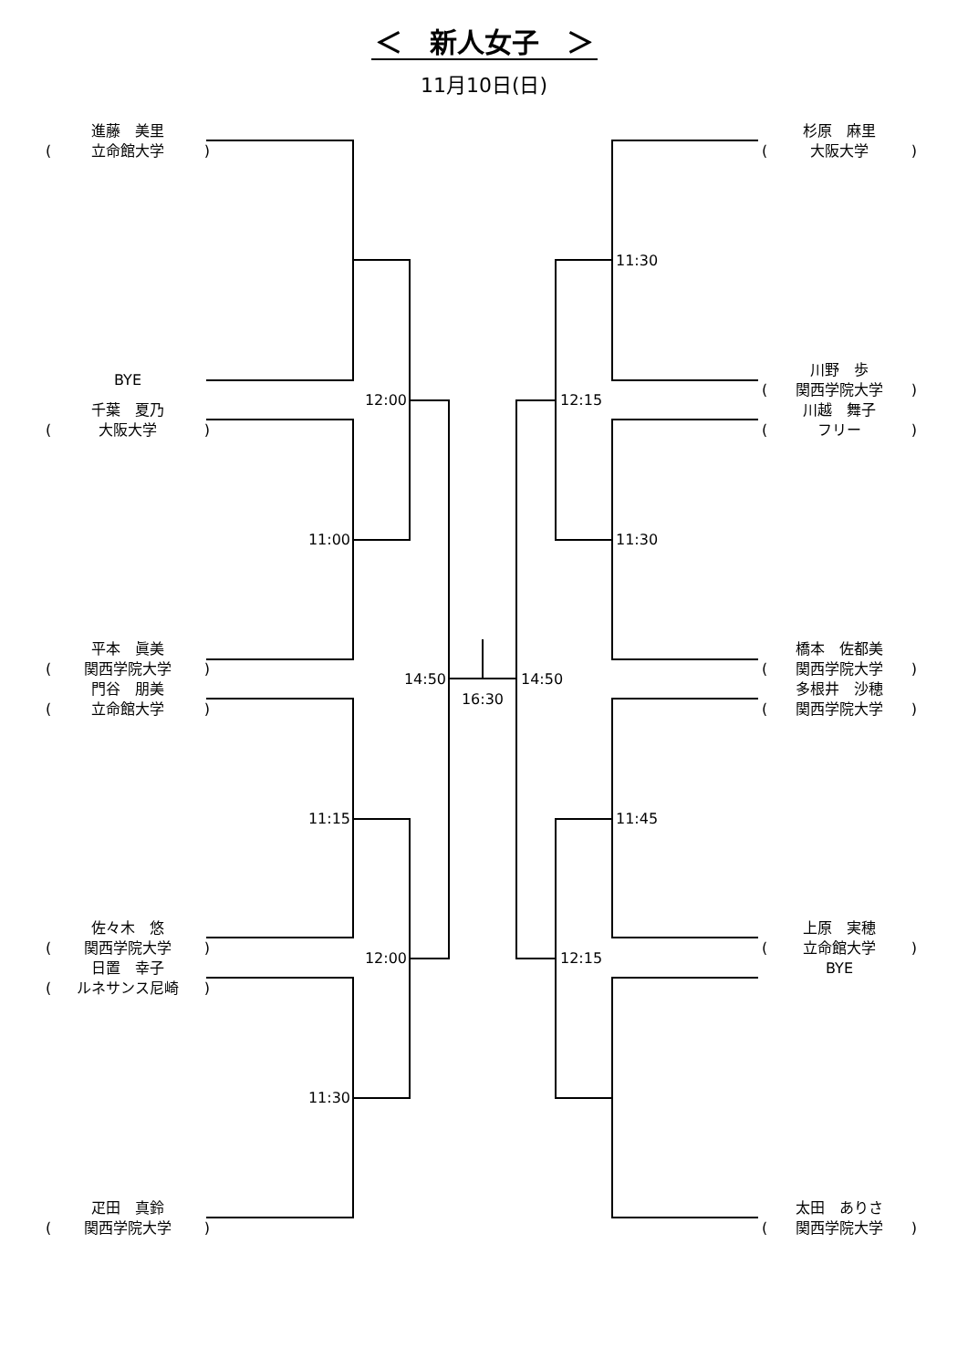＜　新人女子　＞
11月10日(日)
進藤　美里
(立命館大学)
杉原　麻里
(大阪大学)
11:30
BYE
千葉　夏乃
(大阪大学)
12:00 12:15
川野　歩
(関西学院大学)
川越　舞子
(フリー)
11:00 11:30
平本　眞美
(関西学院大学)
門谷　朋美
(立命館大学)
14:50 14:50
16:30
橋本　佐都美
(関西学院大学)
多根井　沙穂
(関西学院大学)
11:15 11:45
佐々木　悠
(関西学院大学)
日置　幸子
(ルネサンス尼崎)
12:00 12:15
上原　実穂
(立命館大学)
BYE
11:30
疋田　真鈴
(関西学院大学)
太田　ありさ
(関西学院大学)